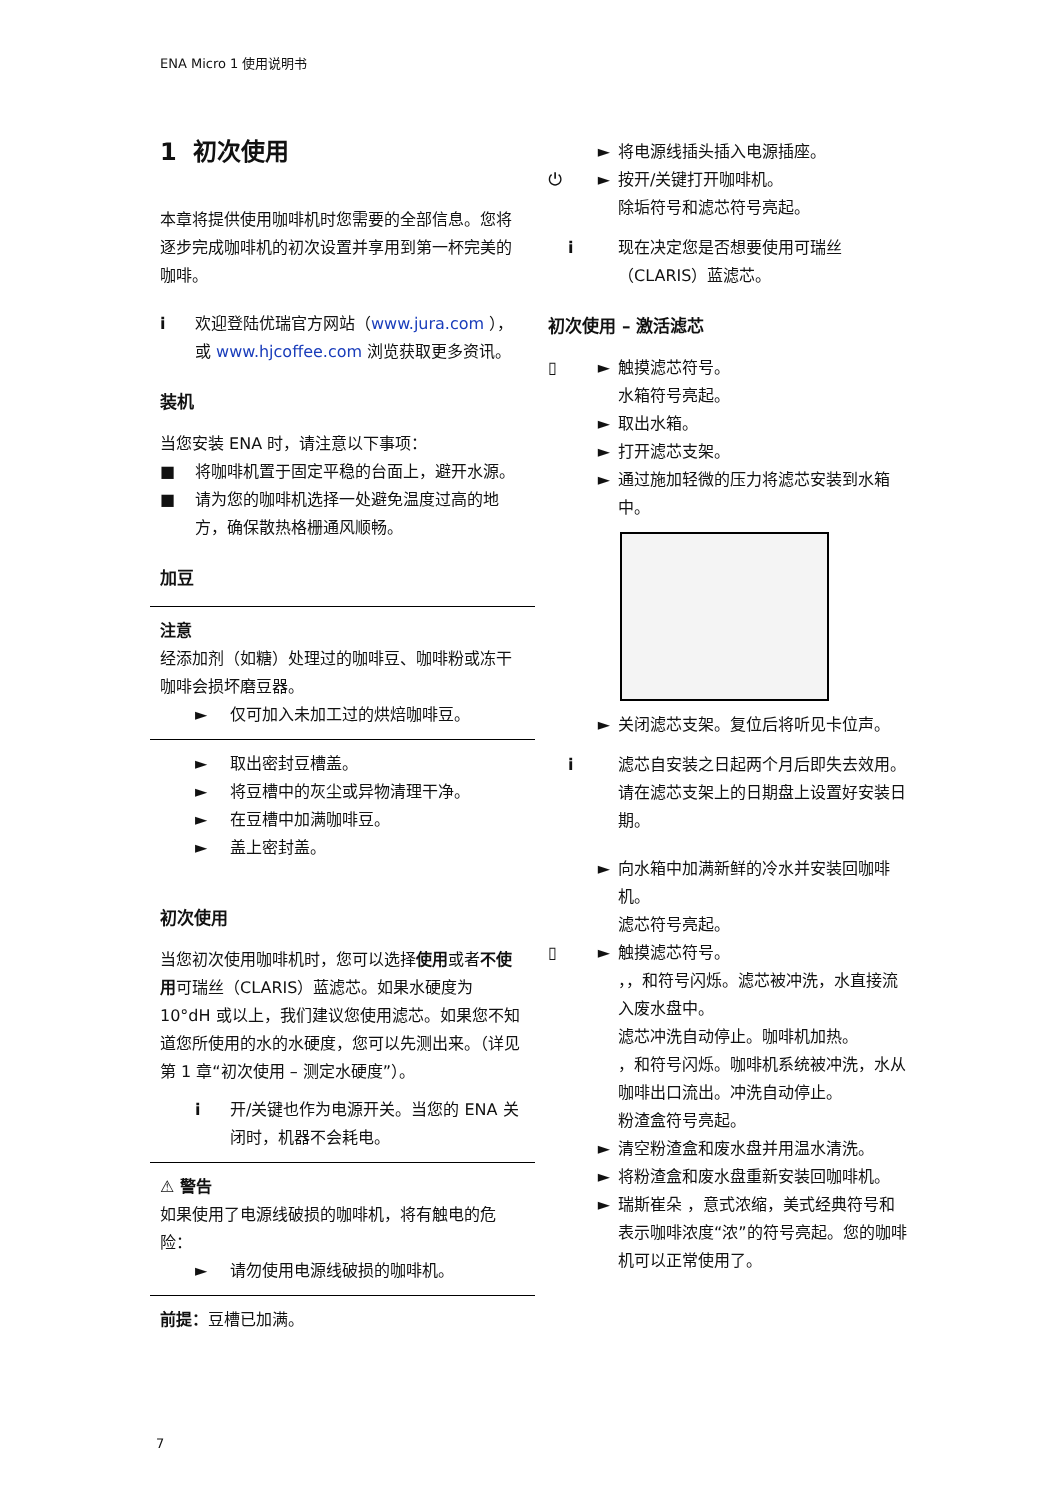ENA Micro 1 使用说明书
1 初次使用
本章将提供使用咖啡机时您需要的全部信息。您将逐步完成咖啡机的初次设置并享用到第一杯完美的咖啡。
i 欢迎登陆优瑞官方网站（www.jura.com ），或 www.hjcoffee.com 浏览获取更多资讯。
装机
当您安装 ENA 时，请注意以下事项：
■ 将咖啡机置于固定平稳的台面上，避开水源。
■ 请为您的咖啡机选择一处避免温度过高的地方，确保散热格栅通风顺畅。
加豆
注意
经添加剂（如糖）处理过的咖啡豆、咖啡粉或冻干咖啡会损坏磨豆器。
► 仅可加入未加工过的烘焙咖啡豆。
► 取出密封豆槽盖。
► 将豆槽中的灰尘或异物清理干净。
► 在豆槽中加满咖啡豆。
► 盖上密封盖。
初次使用
当您初次使用咖啡机时，您可以选择使用或者不使用可瑞丝（CLARIS）蓝滤芯。如果水硬度为 10°dH 或以上，我们建议您使用滤芯。如果您不知道您所使用的水的水硬度，您可以先测出来。（详见第 1 章“初次使用 – 测定水硬度”）。
i 开/关键也作为电源开关。当您的 ENA 关闭时，机器不会耗电。
⚠ 警告
如果使用了电源线破损的咖啡机，将有触电的危险：
► 请勿使用电源线破损的咖啡机。
前提：豆槽已加满。
► 将电源线插头插入电源插座。
⏻ ► 按开/关键打开咖啡机。
除垢符号和滤芯符号亮起。
i 现在决定您是否想要使用可瑞丝（CLARIS）蓝滤芯。
初次使用 – 激活滤芯
▯ ► 触摸滤芯符号。
水箱符号亮起。
► 取出水箱。
► 打开滤芯支架。
► 通过施加轻微的压力将滤芯安装到水箱中。
► 关闭滤芯支架。复位后将听见卡位声。
i 滤芯自安装之日起两个月后即失去效用。请在滤芯支架上的日期盘上设置好安装日期。
► 向水箱中加满新鲜的冷水并安装回咖啡机。
滤芯符号亮起。
▯ ► 触摸滤芯符号。
，，和符号闪烁。滤芯被冲洗，水直接流入废水盘中。
滤芯冲洗自动停止。咖啡机加热。
，和符号闪烁。咖啡机系统被冲洗，水从咖啡出口流出。冲洗自动停止。
粉渣盒符号亮起。
► 清空粉渣盒和废水盘并用温水清洗。
► 将粉渣盒和废水盘重新安装回咖啡机。
► 瑞斯崔朵 ，意式浓缩，美式经典符号和表示咖啡浓度“浓”的符号亮起。您的咖啡机可以正常使用了。
7